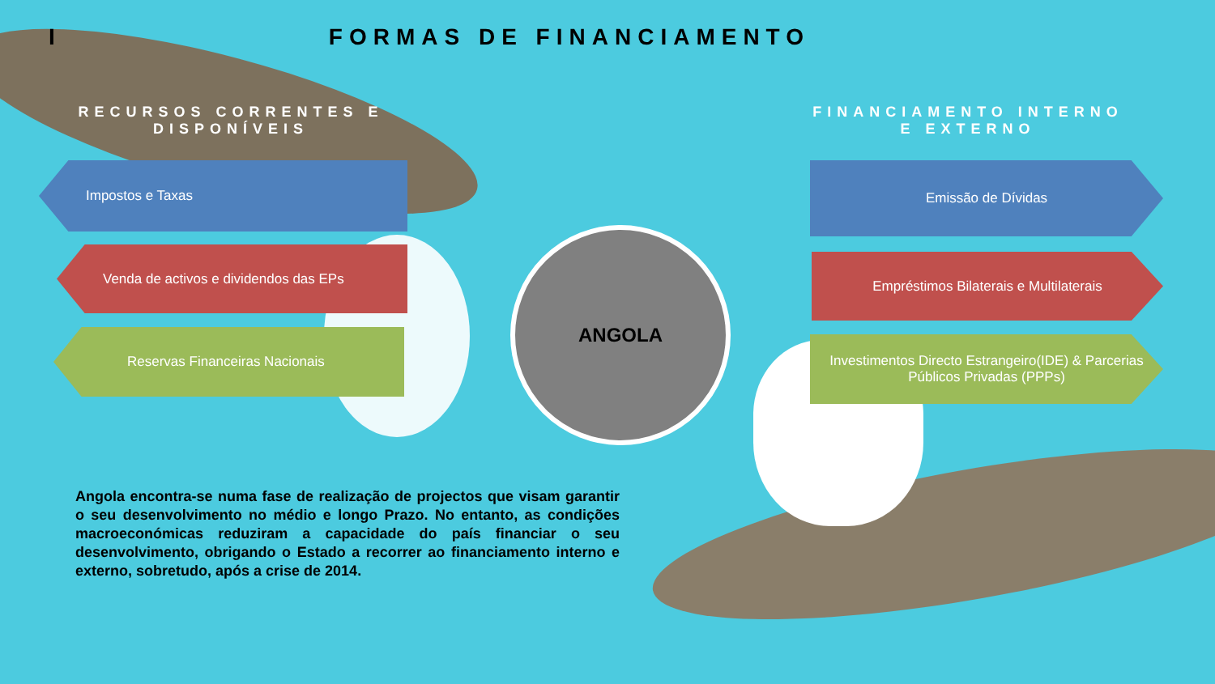I FORMAS DE FINANCIAMENTO
RECURSOS CORRENTES E DISPONÍVEIS
FINANCIAMENTO INTERNO E EXTERNO
Impostos e Taxas
Venda de activos e dividendos das EPs
Reservas Financeiras Nacionais
ANGOLA
Emissão de Dívidas
Empréstimos Bilaterais e Multilaterais
Investimentos Directo Estrangeiro(IDE) & Parcerias Públicos Privadas (PPPs)
Angola encontra-se numa fase de realização de projectos que visam garantir o seu desenvolvimento no médio e longo Prazo. No entanto, as condições macroeconómicas reduziram a capacidade do país financiar o seu desenvolvimento, obrigando o Estado a recorrer ao financiamento interno e externo, sobretudo, após a crise de 2014.